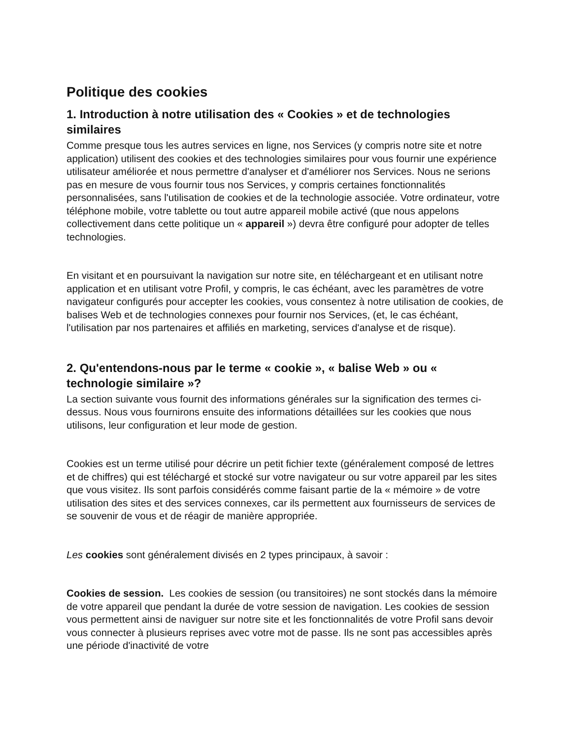Politique des cookies
1. Introduction à notre utilisation des « Cookies » et de technologies similaires
Comme presque tous les autres services en ligne, nos Services (y compris notre site et notre application) utilisent des cookies et des technologies similaires pour vous fournir une expérience utilisateur améliorée et nous permettre d'analyser et d'améliorer nos Services. Nous ne serions pas en mesure de vous fournir tous nos Services, y compris certaines fonctionnalités personnalisées, sans l'utilisation de cookies et de la technologie associée. Votre ordinateur, votre téléphone mobile, votre tablette ou tout autre appareil mobile activé (que nous appelons collectivement dans cette politique un « appareil ») devra être configuré pour adopter de telles technologies.
En visitant et en poursuivant la navigation sur notre site, en téléchargeant et en utilisant notre application et en utilisant votre Profil, y compris, le cas échéant, avec les paramètres de votre navigateur configurés pour accepter les cookies, vous consentez à notre utilisation de cookies, de balises Web et de technologies connexes pour fournir nos Services, (et, le cas échéant, l'utilisation par nos partenaires et affiliés en marketing, services d'analyse et de risque).
2. Qu'entendons-nous par le terme « cookie », « balise Web » ou « technologie similaire »?
La section suivante vous fournit des informations générales sur la signification des termes ci-dessus. Nous vous fournirons ensuite des informations détaillées sur les cookies que nous utilisons, leur configuration et leur mode de gestion.
Cookies est un terme utilisé pour décrire un petit fichier texte (généralement composé de lettres et de chiffres) qui est téléchargé et stocké sur votre navigateur ou sur votre appareil par les sites que vous visitez. Ils sont parfois considérés comme faisant partie de la « mémoire » de votre utilisation des sites et des services connexes, car ils permettent aux fournisseurs de services de se souvenir de vous et de réagir de manière appropriée.
Les cookies sont généralement divisés en 2 types principaux, à savoir :
Cookies de session. Les cookies de session (ou transitoires) ne sont stockés dans la mémoire de votre appareil que pendant la durée de votre session de navigation. Les cookies de session vous permettent ainsi de naviguer sur notre site et les fonctionnalités de votre Profil sans devoir vous connecter à plusieurs reprises avec votre mot de passe. Ils ne sont pas accessibles après une période d'inactivité de votre